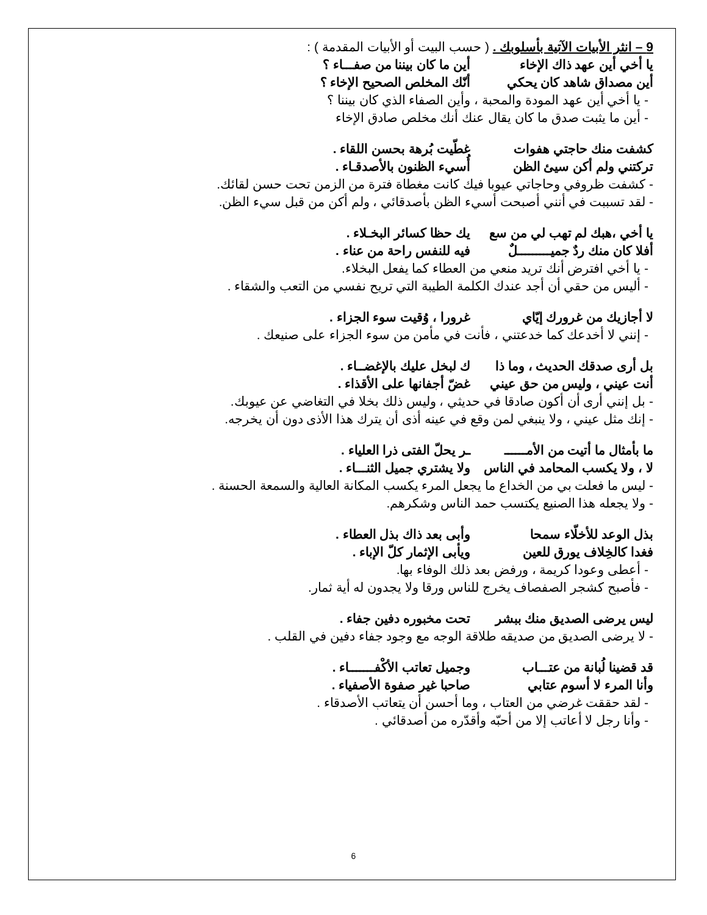9 – انثر الأبيات الآتية بأسلوبك . ( حسب البيت أو الأبيات المقدمة ) :
يا أخي أين عهد ذاك الإخاء أين ما كان بيننا من صفـــاء ؟
أين مصداق شاهد كان يحكي أنّك المخلص الصحيح الإخاء ؟
- يا أخي أين عهد المودة والمحبة ، وأين الصفاء الذي كان بيننا ؟
- أين ما يثبت صدق ما كان يقال عنك أنك مخلص صادق الإخاء
كشفت منك حاجتي هفوات غطّيت بُرهة بحسن اللقاء .
تركتني ولم أكن سيئ الظن أُسيء الظنون بالأصدقـاء .
- كشفت ظروفي وحاجاتي عيوبا فيك كانت مغطاة فترة من الزمن تحت حسن لقائك.
- لقد تسببت في أنني أصبحت أسيء الظن بأصدقائي ، ولم أكن من قبل سيء الظن.
يا أخي ،هبك لم تهب لي من سع يك حظا كسائر البخـلاء .
أفلا كان منك ردٌ جميـــــــــلٌ فيه للنفس راحة من عناء .
- يا أخي افترض أنك تريد منعي من العطاء كما يفعل البخلاء.
- أليس من حقي أن أجد عندك الكلمة الطيبة التي تريح نفسي من التعب والشقاء .
لا أجازيك من غرورك إيّاي غرورا ، وُقيت سوء الجزاء .
- إنني لا أخدعك كما خدعتني ، فأنت في مأمن من سوء الجزاء على صنيعك .
بل أرى صدقك الحديث ، وما ذا ك لبخل عليك بالإغضــاء .
أنت عيني ، وليس من حق عيني غضّ أجفانها على الأقذاء .
- بل إنني أرى أن أكون صادقا في حديثي ، وليس ذلك بخلا في التغاضي عن عيوبك.
- إنك مثل عيني ، ولا ينبغي لمن وقع في عينه أذى أن يترك هذا الأذى دون أن يخرجه.
ما بأمثال ما أتيت من الأمــــــ ـر يحلّ الفتى ذرا العلياء .
لا ، ولا يكسب المحامد في الناس ولا يشتري جميل الثنـــاء .
- ليس ما فعلت بي من الخداع ما يجعل المرء يكسب المكانة العالية والسمعة الحسنة .
- ولا يجعله هذا الصنيع يكتسب حمد الناس وشكرهم.
بذل الوعد للأخلّاء سمحا وأبى بعد ذاك بذل العطاء .
فغدا كالخِلاف يورق للعين ويأبى الإثمار كلّ الإباء .
- أعطى وعودا كريمة ، ورفض بعد ذلك الوفاء بها.
- فأصبح كشجر الصفصاف يخرج للناس ورقا ولا يجدون له أية ثمار.
ليس يرضى الصديق منك ببشر تحت مخبوره دفين جفاء .
- لا يرضى الصديق من صديقه طلاقة الوجه مع وجود جفاء دفين في القلب .
قد قضينا لُبانة من عتـــاب وجميل تعاتب الأكْفـــــــاء .
وأنا المرء لا أسوم عتابي صاحبا غير صفوة الأصفياء .
- لقد حققت غرضي من العتاب ، وما أحسن أن يتعاتب الأصدقاء .
- وأنا رجل لا أعاتب إلا من أحبّه وأقدّره من أصدقائي .
6